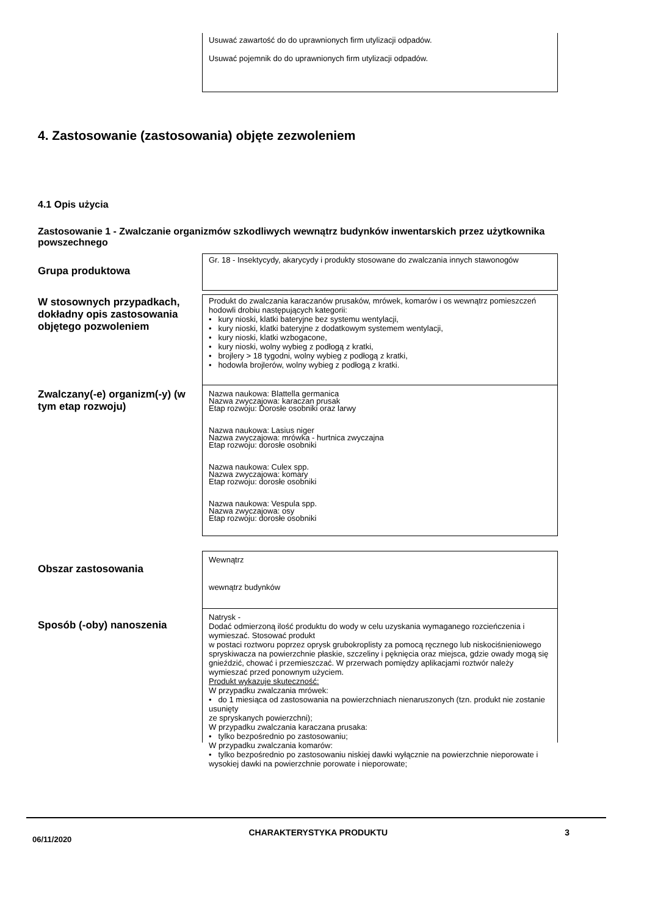Usuwać zawartość do do uprawnionych firm utylizacji odpadów.
Usuwać pojemnik do do uprawnionych firm utylizacji odpadów.
4. Zastosowanie (zastosowania) objęte zezwoleniem
4.1 Opis użycia
Zastosowanie 1 - Zwalczanie organizmów szkodliwych wewnątrz budynków inwentarskich przez użytkownika powszechnego
Grupa produktowa
Gr. 18 - Insektycydy, akarycydy i produkty stosowane do zwalczania innych stawonogów
W stosownych przypadkach, dokładny opis zastosowania objętego pozwoleniem
Produkt do zwalczania karaczanów prusaków, mrówek, komarów i os wewnątrz pomieszczeń hodowli drobiu następujących kategorii:
• kury nioski, klatki bateryjne bez systemu wentylacji,
• kury nioski, klatki bateryjne z dodatkowym systemem wentylacji,
• kury nioski, klatki wzbogacone,
• kury nioski, wolny wybieg z podłogą z kratki,
• brojlery > 18 tygodni, wolny wybieg z podłogą z kratki,
• hodowla brojlerów, wolny wybieg z podłogą z kratki.
Zwalczany(-e) organizm(-y) (w tym etap rozwoju)
Nazwa naukowa: Blattella germanica
Nazwa zwyczajowa: karaczan prusak
Etap rozwoju: Dorosłe osobniki oraz larwy
Nazwa naukowa: Lasius niger
Nazwa zwyczajowa: mrówka - hurtnica zwyczajna
Etap rozwoju: dorosłe osobniki
Nazwa naukowa: Culex spp.
Nazwa zwyczajowa: komary
Etap rozwoju: dorosłe osobniki
Nazwa naukowa: Vespula spp.
Nazwa zwyczajowa: osy
Etap rozwoju: dorosłe osobniki
Obszar zastosowania
Wewnątrz
wewnątrz budynków
Sposób (-oby) nanoszenia
Natrysk -
Dodać odmierzoną ilość produktu do wody w celu uzyskania wymaganego rozcieńczenia i wymieszać. Stosować produkt
w postaci roztworu poprzez oprysk grubokroplisty za pomocą ręcznego lub niskociśnieniowego spryskiwacza na powierzchnie płaskie, szczeliny i pęknięcia oraz miejsca, gdzie owady mogą się gnieździć, chować i przemieszczać. W przerwach pomiędzy aplikacjami roztwór należy wymieszać przed ponownym użyciem.
Produkt wykazuje skuteczność:
W przypadku zwalczania mrówek:
• do 1 miesiąca od zastosowania na powierzchniach nienaruszonych (tzn. produkt nie zostanie usunięty
ze spryskanych powierzchni);
W przypadku zwalczania karaczana prusaka:
• tylko bezpośrednio po zastosowaniu;
W przypadku zwalczania komarów:
• tylko bezpośrednio po zastosowaniu niskiej dawki wyłącznie na powierzchnie nieporowate i wysokiej dawki na powierzchnie porowate i nieporowate;
06/11/2020 CHARAKTERYSTYKA PRODUKTU 3